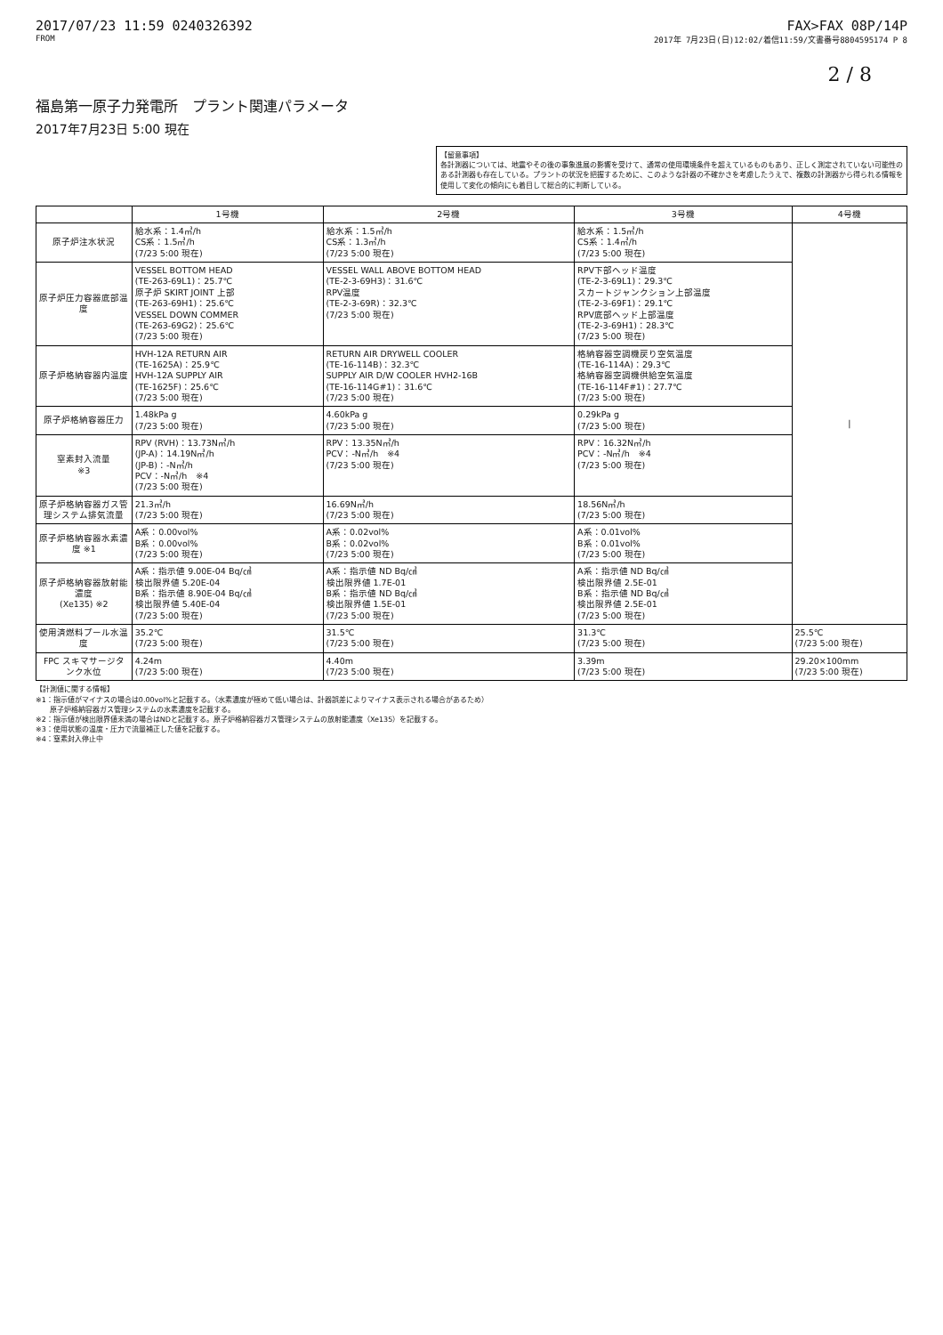2017/07/23 11:59 0240326392 FAX>FAX 08P/14P
FROM 2017年 7月23日(日)12:02/着信11:59/文書番号8804595174 P 8
2 / 8
福島第一原子力発電所　プラント関連パラメータ
2017年7月23日 5:00 現在
【留意事項】
各計測器については、地震やその後の事象進展の影響を受けて、通常の使用環境条件を超えているものもあり、正しく測定されていない可能性のある計測器も存在している。プラントの状況を把握するために、このような計器の不確かさを考慮したうえで、複数の計測器から得られる情報を使用して変化の傾向にも着目して総合的に判断している。
| | 1号機 | 2号機 | 3号機 | 4号機 |
| --- | --- | --- | --- | --- |
| 原子炉注水状況 | 給水系：1.4㎥/h CS系：1.5㎥/h (7/23 5:00 現在) | 給水系：1.5㎥/h CS系：1.3㎥/h (7/23 5:00 現在) | 給水系：1.5㎥/h CS系：1.4㎥/h (7/23 5:00 現在) | / |
| 原子炉圧力容器底部温度 | VESSEL BOTTOM HEAD (TE-263-69L1)：25.7℃ 原子炉 SKIRT JOINT 上部 (TE-263-69H1)：25.6℃ VESSEL DOWN COMMER (TE-263-69G2)：25.6℃ (7/23 5:00 現在) | VESSEL WALL ABOVE BOTTOM HEAD (TE-2-3-69H3)：31.6℃ RPV温度 (TE-2-3-69R)：32.3℃ (7/23 5:00 現在) | RPV下部ヘッド温度 (TE-2-3-69L1)：29.3℃ スカートジャンクション上部温度 (TE-2-3-69F1)：29.1℃ RPV底部ヘッド上部温度 (TE-2-3-69H1)：28.3℃ (7/23 5:00 現在) | |
| 原子炉格納容器内温度 | HVH-12A RETURN AIR (TE-1625A)：25.9℃ HVH-12A SUPPLY AIR (TE-1625F)：25.6℃ (7/23 5:00 現在) | RETURN AIR DRYWELL COOLER (TE-16-114B)：32.3℃ SUPPLY AIR D/W COOLER HVH2-16B (TE-16-114G#1)：31.6℃ (7/23 5:00 現在) | 格納容器空調機戻り空気温度 (TE-16-114A)：29.3℃ 格納容器空調機供給空気温度 (TE-16-114F#1)：27.7℃ (7/23 5:00 現在) | |
| 原子炉格納容器圧力 | 1.48kPa g (7/23 5:00 現在) | 4.60kPa g (7/23 5:00 現在) | 0.29kPa g (7/23 5:00 現在) | |
| 窒素封入流量 ※3 | RPV (RVH)：13.73N㎥/h (JP-A)：14.19N㎥/h (JP-B)：-N㎥/h PCV：-N㎥/h ※4 (7/23 5:00 現在) | RPV：13.35N㎥/h PCV：-N㎥/h ※4 (7/23 5:00 現在) | RPV：16.32N㎥/h PCV：-N㎥/h ※4 (7/23 5:00 現在) | |
| 原子炉格納容器ガス管理システム排気流量 | 21.3㎥/h (7/23 5:00 現在) | 16.69N㎥/h (7/23 5:00 現在) | 18.56N㎥/h (7/23 5:00 現在) | |
| 原子炉格納容器水素濃度 ※1 | A系：0.00vol% B系：0.00vol% (7/23 5:00 現在) | A系：0.02vol% B系：0.02vol% (7/23 5:00 現在) | A系：0.01vol% B系：0.01vol% (7/23 5:00 現在) | |
| 原子炉格納容器放射能濃度 (Xe135) ※2 | A系：指示値 9.00E-04 Bq/㎤ 検出限界値 5.20E-04 B系：指示値 8.90E-04 Bq/㎤ 検出限界値 5.40E-04 (7/23 5:00 現在) | A系：指示値 ND Bq/㎤ 検出限界値 1.7E-01 B系：指示値 ND Bq/㎤ 検出限界値 1.5E-01 (7/23 5:00 現在) | A系：指示値 ND Bq/㎤ 検出限界値 2.5E-01 B系：指示値 ND Bq/㎤ 検出限界値 2.5E-01 (7/23 5:00 現在) | |
| 使用済燃料プール水温度 | 35.2℃ (7/23 5:00 現在) | 31.5℃ (7/23 5:00 現在) | 31.3℃ (7/23 5:00 現在) | 25.5℃ (7/23 5:00 現在) |
| FPC スキマサージタンク水位 | 4.24m (7/23 5:00 現在) | 4.40m (7/23 5:00 現在) | 3.39m (7/23 5:00 現在) | 29.20×100mm (7/23 5:00 現在) |
【計測値に関する情報】
※1：指示値がマイナスの場合は0.00vol%と記載する。（水素濃度が極めて低い場合は、計器誤差によりマイナス表示される場合があるため）
　　原子炉格納容器ガス管理システムの水素濃度を記載する。
※2：指示値が検出限界値未満の場合はNDと記載する。原子炉格納容器ガス管理システムの放射能濃度（Xe135）を記載する。
※3：使用状態の温度・圧力で流量補正した値を記載する。
※4：窒素封入停止中